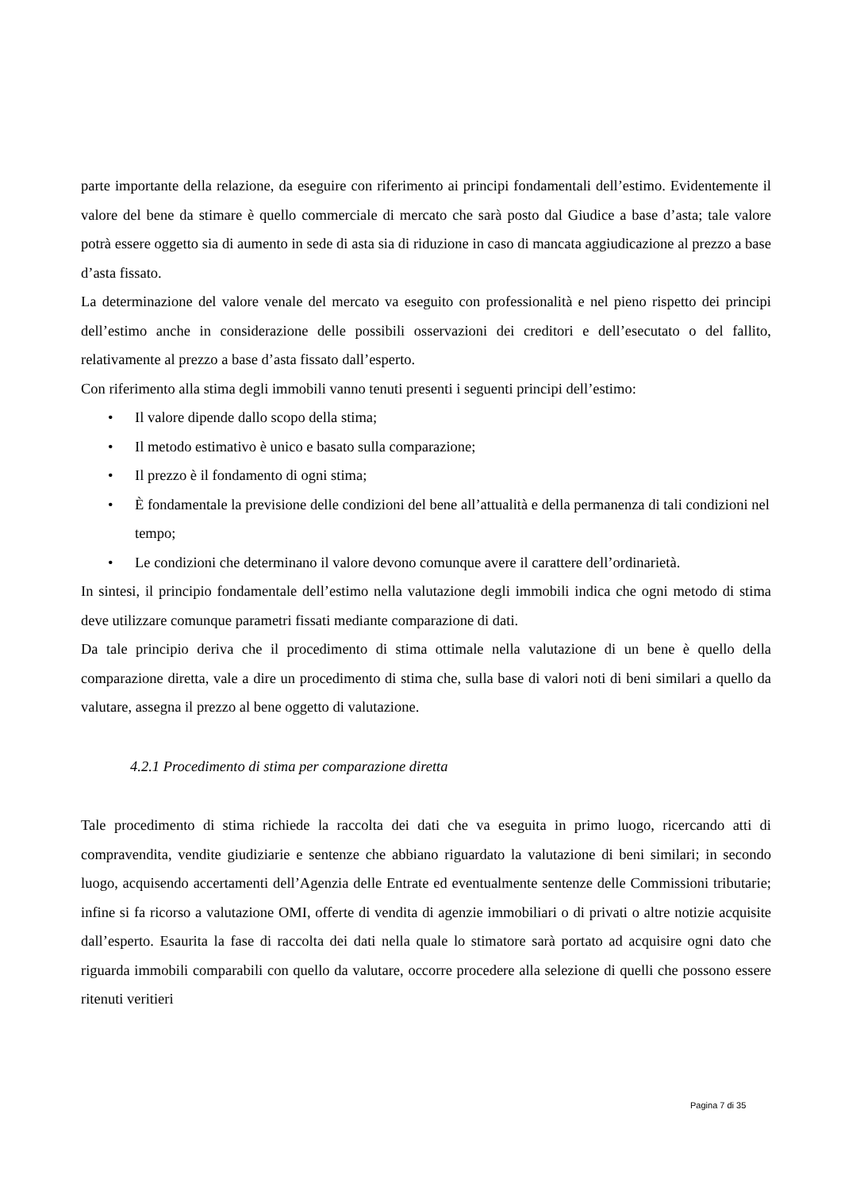parte importante della relazione, da eseguire con riferimento ai principi fondamentali dell’estimo. Evidentemente il valore del bene da stimare è quello commerciale di mercato che sarà posto dal Giudice a base d’asta; tale valore potrà essere oggetto sia di aumento in sede di asta sia di riduzione in caso di mancata aggiudicazione al prezzo a base d’asta fissato.
La determinazione del valore venale del mercato va eseguito con professionalità e nel pieno rispetto dei principi dell’estimo anche in considerazione delle possibili osservazioni dei creditori e dell’esecutato o del fallito, relativamente al prezzo a base d’asta fissato dall’esperto.
Con riferimento alla stima degli immobili vanno tenuti presenti i seguenti principi dell’estimo:
• Il valore dipende dallo scopo della stima;
• Il metodo estimativo è unico e basato sulla comparazione;
• Il prezzo è il fondamento di ogni stima;
• È fondamentale la previsione delle condizioni del bene all’attualità e della permanenza di tali condizioni nel tempo;
• Le condizioni che determinano il valore devono comunque avere il carattere dell’ordinarietà.
In sintesi, il principio fondamentale dell’estimo nella valutazione degli immobili indica che ogni metodo di stima deve utilizzare comunque parametri fissati mediante comparazione di dati.
Da tale principio deriva che il procedimento di stima ottimale nella valutazione di un bene è quello della comparazione diretta, vale a dire un procedimento di stima che, sulla base di valori noti di beni similari a quello da valutare, assegna il prezzo al bene oggetto di valutazione.
4.2.1 Procedimento di stima per comparazione diretta
Tale procedimento di stima richiede la raccolta dei dati che va eseguita in primo luogo, ricercando atti di compravendita, vendite giudiziarie e sentenze che abbiano riguardato la valutazione di beni similari; in secondo luogo, acquisendo accertamenti dell’Agenzia delle Entrate ed eventualmente sentenze delle Commissioni tributarie; infine si fa ricorso a valutazione OMI, offerte di vendita di agenzie immobiliari o di privati o altre notizie acquisite dall’esperto. Esaurita la fase di raccolta dei dati nella quale lo stimatore sarà portato ad acquisire ogni dato che riguarda immobili comparabili con quello da valutare, occorre procedere alla selezione di quelli che possono essere ritenuti veritieri
Pagina 7 di 35